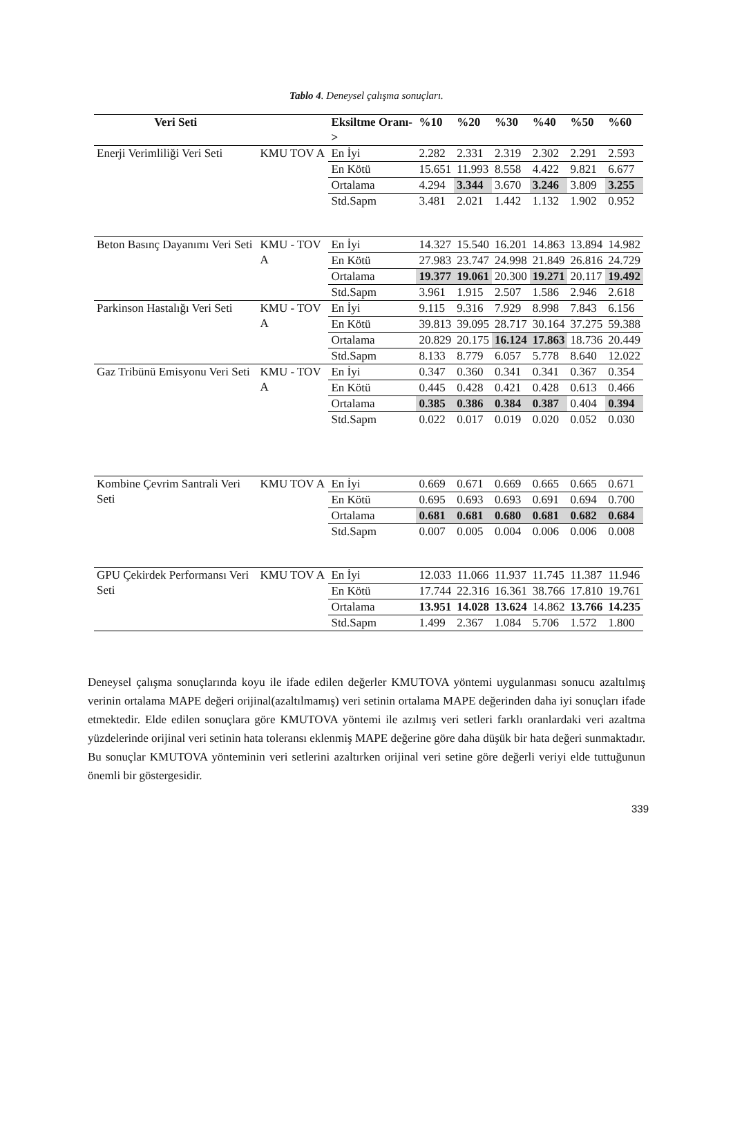Tablo 4. Deneysel çalışma sonuçları.
| Veri Seti | | Eksiltme Oranı-> | %10 | %20 | %30 | %40 | %50 | %60 |
| --- | --- | --- | --- | --- | --- | --- | --- | --- |
| Enerji Verimliliği Veri Seti | KMU TOV A | En İyi | 2.282 | 2.331 | 2.319 | 2.302 | 2.291 | 2.593 |
| | | En Kötü | 15.651 | 11.993 | 8.558 | 4.422 | 9.821 | 6.677 |
| | | Ortalama | 4.294 | 3.344 | 3.670 | 3.246 | 3.809 | 3.255 |
| | | Std.Sapm | 3.481 | 2.021 | 1.442 | 1.132 | 1.902 | 0.952 |
| Beton Basınç Dayanımı Veri Seti | KMU - TOV A | En İyi | 14.327 | 15.540 | 16.201 | 14.863 | 13.894 | 14.982 |
| | | En Kötü | 27.983 | 23.747 | 24.998 | 21.849 | 26.816 | 24.729 |
| | | Ortalama | 19.377 | 19.061 | 20.300 | 19.271 | 20.117 | 19.492 |
| | | Std.Sapm | 3.961 | 1.915 | 2.507 | 1.586 | 2.946 | 2.618 |
| Parkinson Hastalığı Veri Seti | KMU - TOV A | En İyi | 9.115 | 9.316 | 7.929 | 8.998 | 7.843 | 6.156 |
| | | En Kötü | 39.813 | 39.095 | 28.717 | 30.164 | 37.275 | 59.388 |
| | | Ortalama | 20.829 | 20.175 | 16.124 | 17.863 | 18.736 | 20.449 |
| | | Std.Sapm | 8.133 | 8.779 | 6.057 | 5.778 | 8.640 | 12.022 |
| Gaz Tribünü Emisyonu Veri Seti | KMU - TOV A | En İyi | 0.347 | 0.360 | 0.341 | 0.341 | 0.367 | 0.354 |
| | | En Kötü | 0.445 | 0.428 | 0.421 | 0.428 | 0.613 | 0.466 |
| | | Ortalama | 0.385 | 0.386 | 0.384 | 0.387 | 0.404 | 0.394 |
| | | Std.Sapm | 0.022 | 0.017 | 0.019 | 0.020 | 0.052 | 0.030 |
| Kombine Çevrim Santrali Veri Seti | KMU TOV A | En İyi | 0.669 | 0.671 | 0.669 | 0.665 | 0.665 | 0.671 |
| | | En Kötü | 0.695 | 0.693 | 0.693 | 0.691 | 0.694 | 0.700 |
| | | Ortalama | 0.681 | 0.681 | 0.680 | 0.681 | 0.682 | 0.684 |
| | | Std.Sapm | 0.007 | 0.005 | 0.004 | 0.006 | 0.006 | 0.008 |
| GPU Çekirdek Performansı Veri Seti | KMU TOV A | En İyi | 12.033 | 11.066 | 11.937 | 11.745 | 11.387 | 11.946 |
| | | En Kötü | 17.744 | 22.316 | 16.361 | 38.766 | 17.810 | 19.761 |
| | | Ortalama | 13.951 | 14.028 | 13.624 | 14.862 | 13.766 | 14.235 |
| | | Std.Sapm | 1.499 | 2.367 | 1.084 | 5.706 | 1.572 | 1.800 |
Deneysel çalışma sonuçlarında koyu ile ifade edilen değerler KMUTOVA yöntemi uygulanması sonucu azaltılmış verinin ortalama MAPE değeri orijinal(azaltılmamış) veri setinin ortalama MAPE değerinden daha iyi sonuçları ifade etmektedir. Elde edilen sonuçlara göre KMUTOVA yöntemi ile azılmış veri setleri farklı oranlardaki veri azaltma yüzdelerinde orijinal veri setinin hata toleransı eklenmiş MAPE değerine göre daha düşük bir hata değeri sunmaktadır. Bu sonuçlar KMUTOVA yönteminin veri setlerini azaltırken orijinal veri setine göre değerli veriyi elde tuttuğunun önemli bir göstergesidir.
339